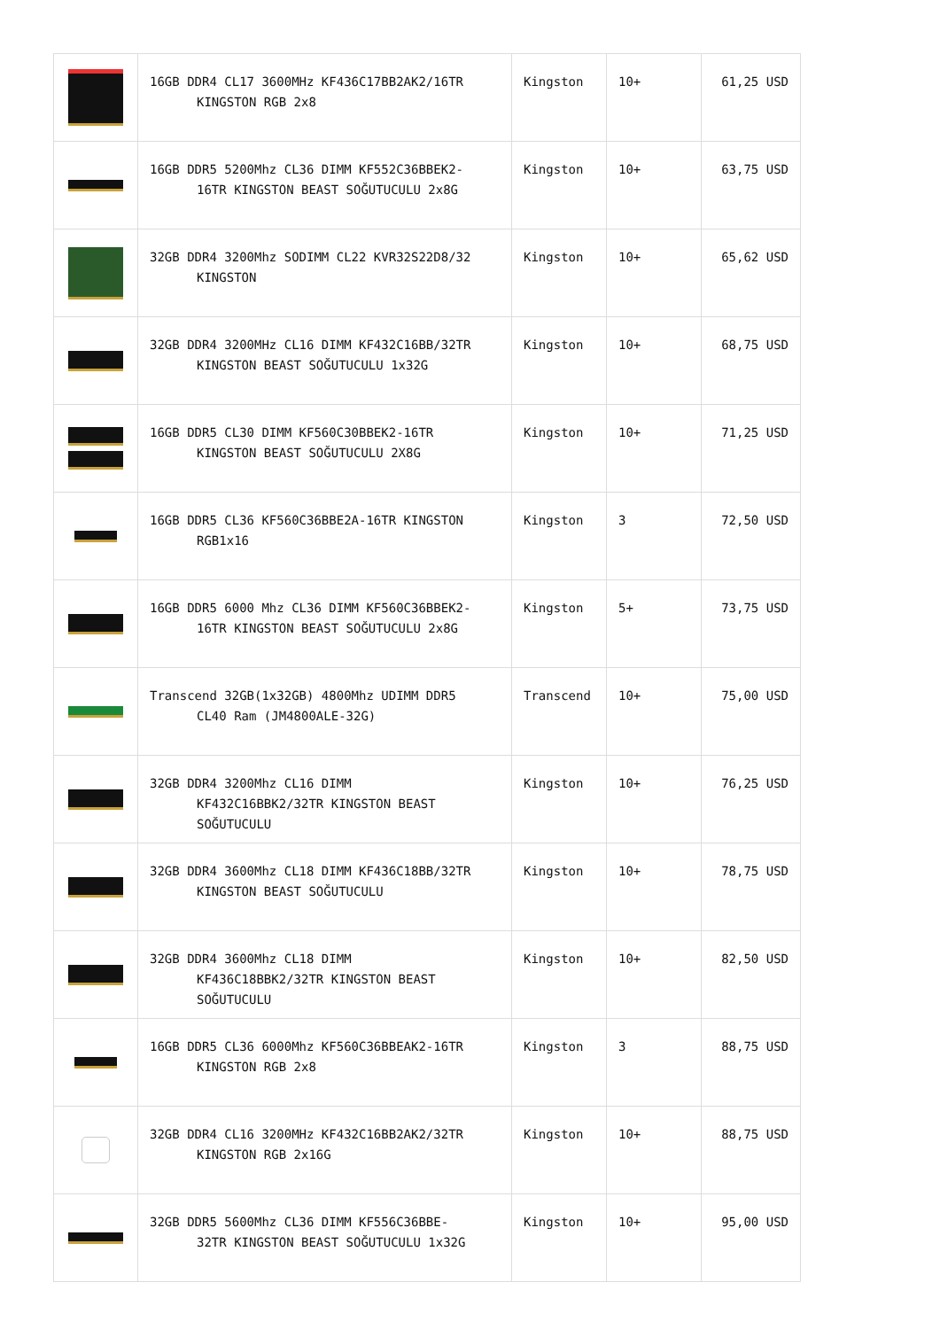| | 16GB DDR4 CL17 3600MHz KF436C17BB2AK2/16TR KINGSTON RGB 2x8 | Kingston | 10+ | 61,25 USD |
| | 16GB DDR5 5200Mhz CL36 DIMM KF552C36BBEK2- 16TR KINGSTON BEAST SOĞUTUCULU 2x8G | Kingston | 10+ | 63,75 USD |
| | 32GB DDR4 3200Mhz SODIMM CL22 KVR32S22D8/32 KINGSTON | Kingston | 10+ | 65,62 USD |
| | 32GB DDR4 3200MHz CL16 DIMM KF432C16BB/32TR KINGSTON BEAST SOĞUTUCULU 1x32G | Kingston | 10+ | 68,75 USD |
| | 16GB DDR5 CL30 DIMM KF560C30BBEK2-16TR KINGSTON BEAST SOĞUTUCULU 2X8G | Kingston | 10+ | 71,25 USD |
| | 16GB DDR5 CL36 KF560C36BBE2A-16TR KINGSTON RGB1x16 | Kingston | 3 | 72,50 USD |
| | 16GB DDR5 6000 Mhz CL36 DIMM KF560C36BBEK2- 16TR KINGSTON BEAST SOĞUTUCULU 2x8G | Kingston | 5+ | 73,75 USD |
| | Transcend 32GB(1x32GB) 4800Mhz UDIMM DDR5 CL40 Ram (JM4800ALE-32G) | Transcend | 10+ | 75,00 USD |
| | 32GB DDR4 3200Mhz CL16 DIMM KF432C16BBK2/32TR KINGSTON BEAST SOĞUTUCULU | Kingston | 10+ | 76,25 USD |
| | 32GB DDR4 3600Mhz CL18 DIMM KF436C18BB/32TR KINGSTON BEAST SOĞUTUCULU | Kingston | 10+ | 78,75 USD |
| | 32GB DDR4 3600Mhz CL18 DIMM KF436C18BBK2/32TR KINGSTON BEAST SOĞUTUCULU | Kingston | 10+ | 82,50 USD |
| | 16GB DDR5 CL36 6000Mhz KF560C36BBEAK2-16TR KINGSTON RGB 2x8 | Kingston | 3 | 88,75 USD |
| | 32GB DDR4 CL16 3200MHz KF432C16BB2AK2/32TR KINGSTON RGB 2x16G | Kingston | 10+ | 88,75 USD |
| | 32GB DDR5 5600Mhz CL36 DIMM KF556C36BBE- 32TR KINGSTON BEAST SOĞUTUCULU 1x32G | Kingston | 10+ | 95,00 USD |